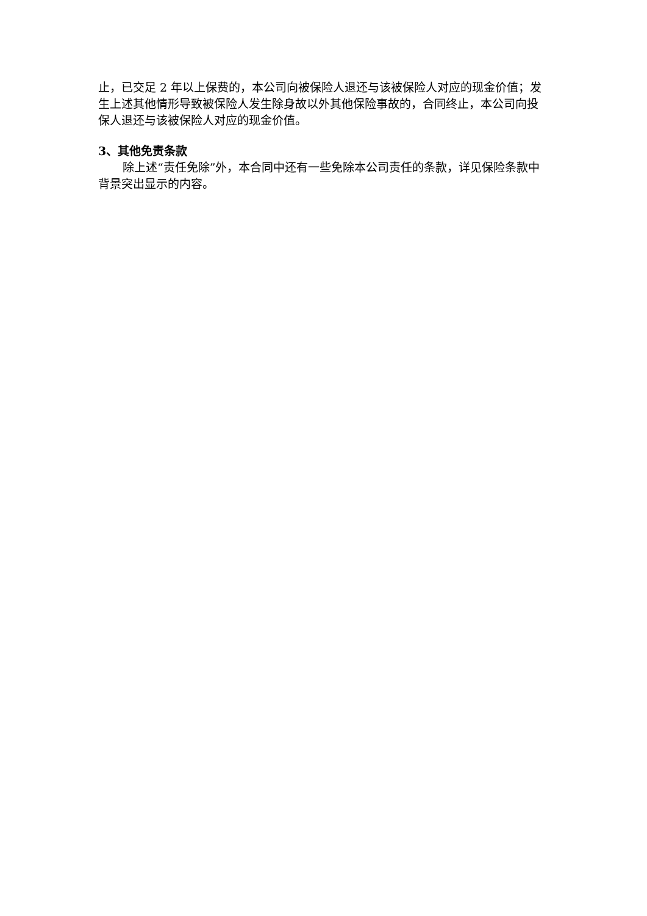止，已交足 2 年以上保费的，本公司向被保险人退还与该被保险人对应的现金价值；发生上述其他情形导致被保险人发生除身故以外其他保险事故的，合同终止，本公司向投保人退还与该被保险人对应的现金价值。
3、其他免责条款
除上述“责任免除”外，本合同中还有一些免除本公司责任的条款，详见保险条款中背景突出显示的内容。